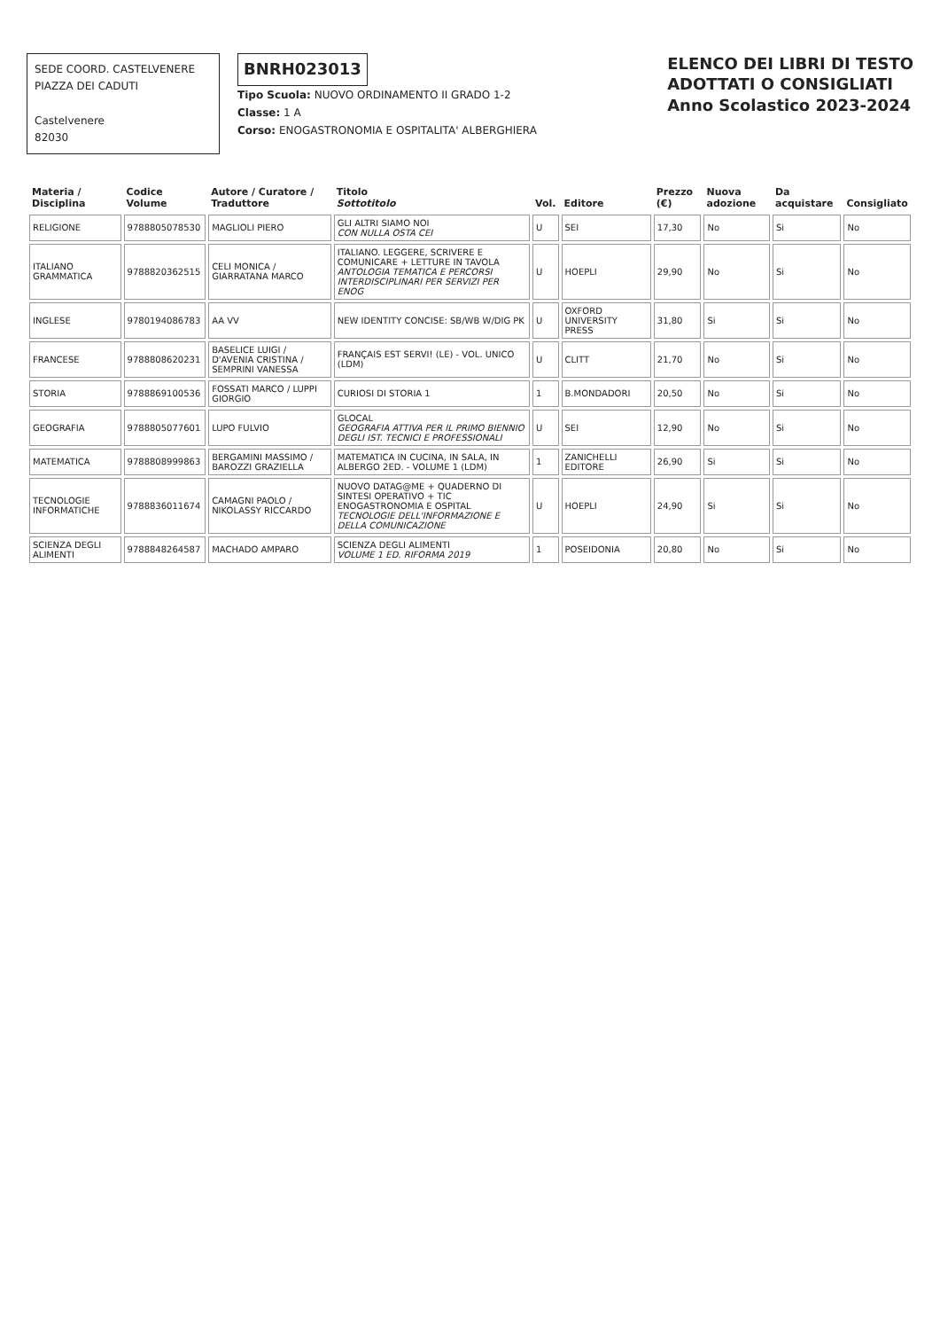SEDE COORD. CASTELVENERE
PIAZZA DEI CADUTI
Castelvenere
82030
BNRH023013
Tipo Scuola: NUOVO ORDINAMENTO II GRADO 1-2
Classe: 1 A
Corso: ENOGASTRONOMIA E OSPITALITA' ALBERGHIERA
ELENCO DEI LIBRI DI TESTO
ADOTTATI O CONSIGLIATI
Anno Scolastico 2023-2024
| Materia / Disciplina | Codice Volume | Autore / Curatore / Traduttore | Titolo Sottotitolo | Vol. | Editore | Prezzo (€) | Nuova adozione | Da acquistare | Consigliato |
| --- | --- | --- | --- | --- | --- | --- | --- | --- | --- |
| RELIGIONE | 9788805078530 | MAGLIOLI PIERO | GLI ALTRI SIAMO NOI CON NULLA OSTA CEI | U | SEI | 17,30 | No | Si | No |
| ITALIANO GRAMMATICA | 9788820362515 | CELI MONICA / GIARRATANA MARCO | ITALIANO. LEGGERE, SCRIVERE E COMUNICARE + LETTURE IN TAVOLA ANTOLOGIA TEMATICA E PERCORSI INTERDISCIPLINARI PER SERVIZI PER ENOG | U | HOEPLI | 29,90 | No | Si | No |
| INGLESE | 9780194086783 | AA VV | NEW IDENTITY CONCISE: SB/WB W/DIG PK | U | OXFORD UNIVERSITY PRESS | 31,80 | Si | Si | No |
| FRANCESE | 9788808620231 | BASELICE LUIGI / D'AVENIA CRISTINA / SEMPRINI VANESSA | FRANÇAIS EST SERVI! (LE) - VOL. UNICO (LDM) | U | CLITT | 21,70 | No | Si | No |
| STORIA | 9788869100536 | FOSSATI MARCO / LUPPI GIORGIO | CURIOSI DI STORIA 1 | 1 | B.MONDADORI | 20,50 | No | Si | No |
| GEOGRAFIA | 9788805077601 | LUPO FULVIO | GLOCAL GEOGRAFIA ATTIVA PER IL PRIMO BIENNIO DEGLI IST. TECNICI E PROFESSIONALI | U | SEI | 12,90 | No | Si | No |
| MATEMATICA | 9788808999863 | BERGAMINI MASSIMO / BAROZZI GRAZIELLA | MATEMATICA IN CUCINA, IN SALA, IN ALBERGO 2ED. - VOLUME 1 (LDM) | 1 | ZANICHELLI EDITORE | 26,90 | Si | Si | No |
| TECNOLOGIE INFORMATICHE | 9788836011674 | CAMAGNI PAOLO / NIKOLASSY RICCARDO | NUOVO DATAG@ME + QUADERNO DI SINTESI OPERATIVO + TIC ENOGASTRONOMIA E OSPITAL TECNOLOGIE DELL'INFORMAZIONE E DELLA COMUNICAZIONE | U | HOEPLI | 24,90 | Si | Si | No |
| SCIENZA DEGLI ALIMENTI | 9788848264587 | MACHADO AMPARO | SCIENZA DEGLI ALIMENTI VOLUME 1 ED. RIFORMA 2019 | 1 | POSEIDONIA | 20,80 | No | Si | No |